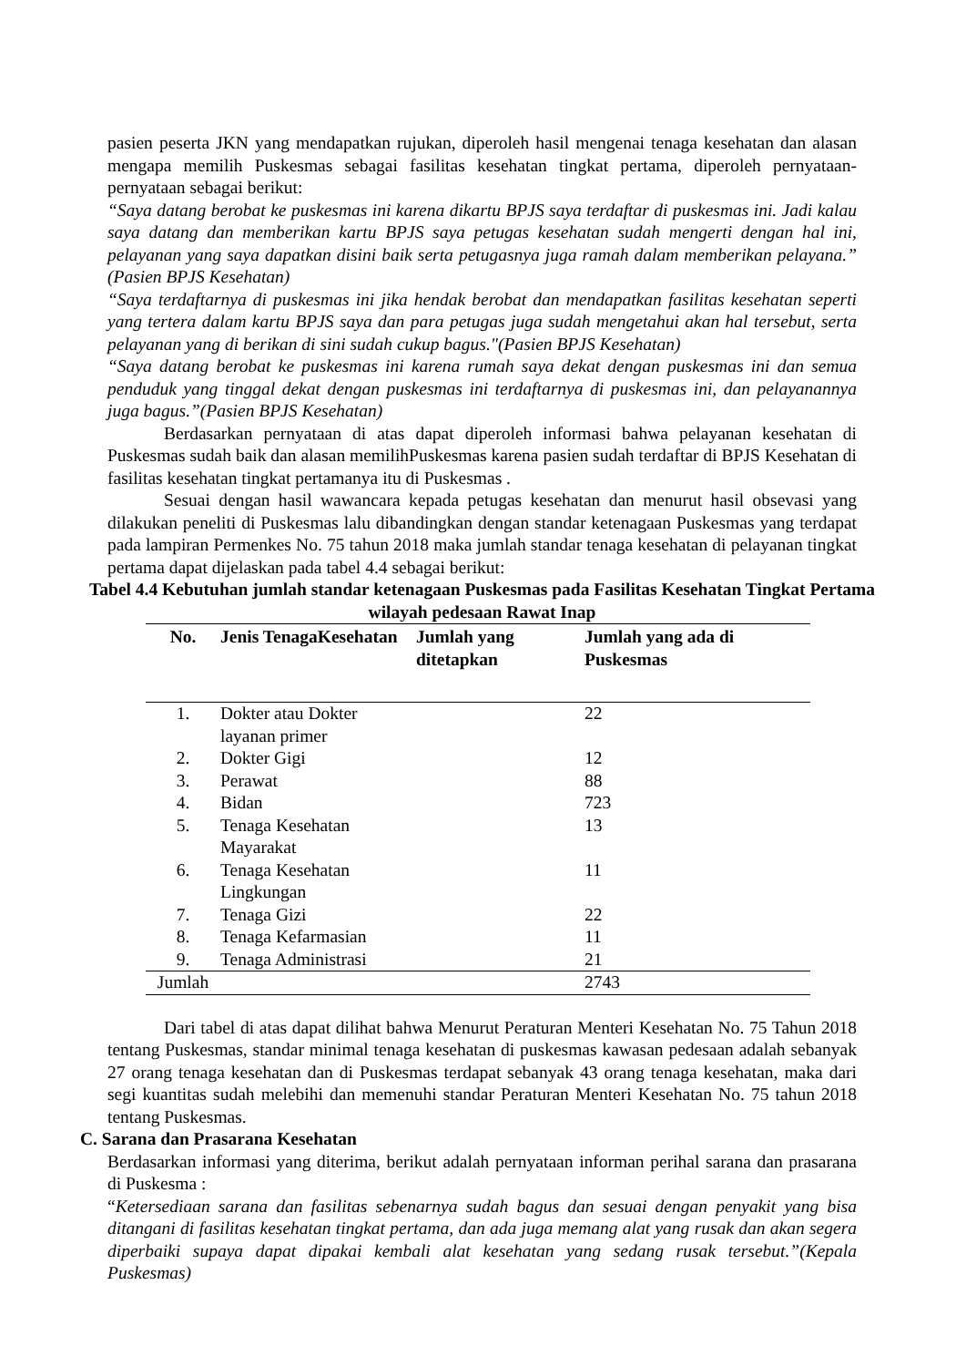pasien peserta JKN yang mendapatkan rujukan, diperoleh hasil mengenai tenaga kesehatan dan alasan mengapa memilih Puskesmas sebagai fasilitas kesehatan tingkat pertama, diperoleh pernyataan-pernyataan sebagai berikut:
“Saya datang berobat ke puskesmas ini karena dikartu BPJS saya terdaftar di puskesmas ini. Jadi kalau saya datang dan memberikan kartu BPJS saya petugas kesehatan sudah mengerti dengan hal ini, pelayanan yang saya dapatkan disini baik serta petugasnya juga ramah dalam memberikan pelayana.” (Pasien BPJS Kesehatan)
“Saya terdaftarnya di puskesmas ini jika hendak berobat dan mendapatkan fasilitas kesehatan seperti yang tertera dalam kartu BPJS saya dan para petugas juga sudah mengetahui akan hal tersebut, serta pelayanan yang di berikan di sini sudah cukup bagus."(Pasien BPJS Kesehatan)
“Saya datang berobat ke puskesmas ini karena rumah saya dekat dengan puskesmas ini dan semua penduduk yang tinggal dekat dengan puskesmas ini terdaftarnya di puskesmas ini, dan pelayanannya juga bagus.”(Pasien BPJS Kesehatan)
Berdasarkan pernyataan di atas dapat diperoleh informasi bahwa pelayanan kesehatan di Puskesmas sudah baik dan alasan memilihPuskesmas karena pasien sudah terdaftar di BPJS Kesehatan di fasilitas kesehatan tingkat pertamanya itu di Puskesmas .
Sesuai dengan hasil wawancara kepada petugas kesehatan dan menurut hasil obsevasi yang dilakukan peneliti di Puskesmas lalu dibandingkan dengan standar ketenagaan Puskesmas yang terdapat pada lampiran Permenkes No. 75 tahun 2018 maka jumlah standar tenaga kesehatan di pelayanan tingkat pertama dapat dijelaskan pada tabel 4.4 sebagai berikut:
Tabel 4.4 Kebutuhan jumlah standar ketenagaan Puskesmas pada Fasilitas Kesehatan Tingkat Pertama wilayah pedesaan Rawat Inap
| No. | Jenis TenagaKesehatan | Jumlah yang ditetapkan | Jumlah yang ada di Puskesmas |
| --- | --- | --- | --- |
| 1. | Dokter atau Dokter layanan primer | | 22 |
| 2. | Dokter Gigi | | 12 |
| 3. | Perawat | | 88 |
| 4. | Bidan | | 723 |
| 5. | Tenaga Kesehatan Mayarakat | | 13 |
| 6. | Tenaga Kesehatan Lingkungan | | 11 |
| 7. | Tenaga Gizi | | 22 |
| 8. | Tenaga Kefarmasian | | 11 |
| 9. | Tenaga Administrasi | | 21 |
| Jumlah | | | 2743 |
Dari tabel di atas dapat dilihat bahwa Menurut Peraturan Menteri Kesehatan No. 75 Tahun 2018 tentang Puskesmas, standar minimal tenaga kesehatan di puskesmas kawasan pedesaan adalah sebanyak 27 orang tenaga kesehatan dan di Puskesmas terdapat sebanyak 43 orang tenaga kesehatan, maka dari segi kuantitas sudah melebihi dan memenuhi standar Peraturan Menteri Kesehatan No. 75 tahun 2018 tentang Puskesmas.
C. Sarana dan Prasarana Kesehatan
Berdasarkan informasi yang diterima, berikut adalah pernyataan informan perihal sarana dan prasarana di Puskesma :
“Ketersediaan sarana dan fasilitas sebenarnya sudah bagus dan sesuai dengan penyakit yang bisa ditangani di fasilitas kesehatan tingkat pertama, dan ada juga memang alat yang rusak dan akan segera diperbaiki supaya dapat dipakai kembali alat kesehatan yang sedang rusak tersebut.”(Kepala Puskesmas)